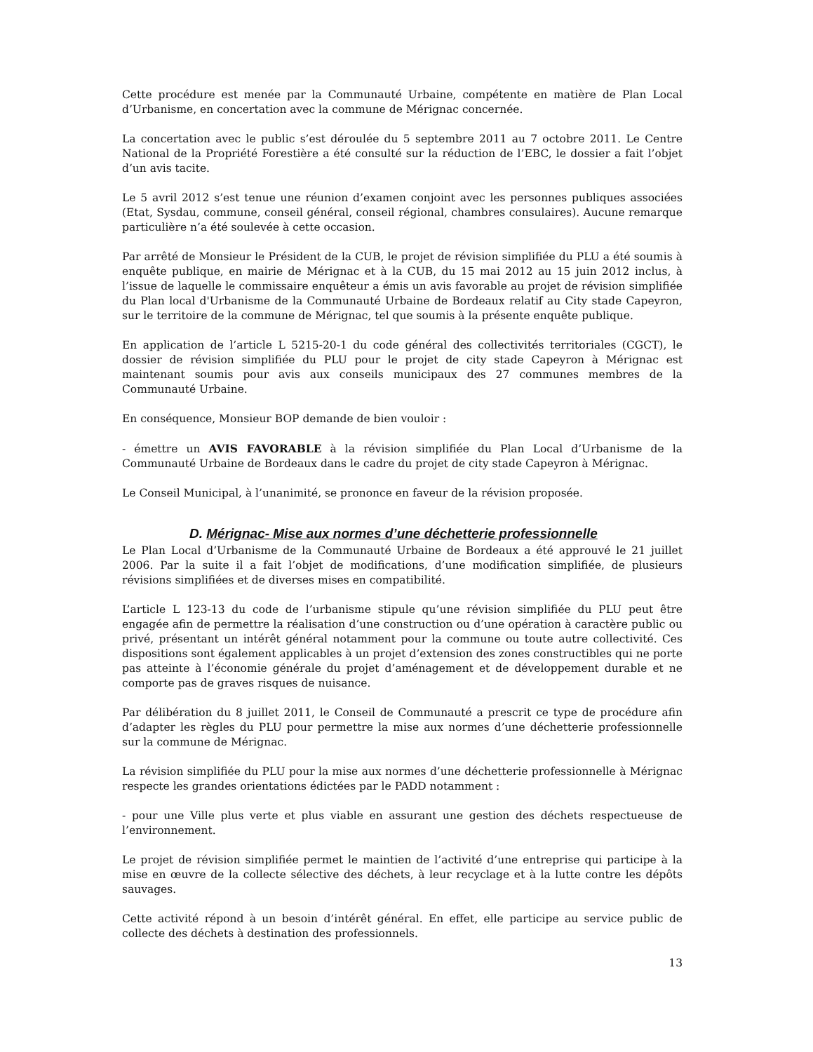Cette procédure est menée par la Communauté Urbaine, compétente en matière de Plan Local d’Urbanisme, en concertation avec la commune de Mérignac concernée.
La concertation avec le public s’est déroulée du 5 septembre 2011 au 7 octobre 2011. Le Centre National de la Propriété Forestière a été consulté sur la réduction de l’EBC, le dossier a fait l’objet d’un avis tacite.
Le 5 avril 2012 s’est tenue une réunion d’examen conjoint avec les personnes publiques associées (Etat, Sysdau, commune, conseil général, conseil régional, chambres consulaires). Aucune remarque particulière n’a été soulevée à cette occasion.
Par arrêté de Monsieur le Président de la CUB, le projet de révision simplifiée du PLU a été soumis à enquête publique, en mairie de Mérignac et à la CUB, du 15 mai 2012 au 15 juin 2012 inclus, à l’issue de laquelle le commissaire enquêteur a émis un avis favorable au projet de révision simplifiée du Plan local d'Urbanisme de la Communauté Urbaine de Bordeaux relatif au City stade Capeyron, sur le territoire de la commune de Mérignac, tel que soumis à la présente enquête publique.
En application de l’article L 5215-20-1 du code général des collectivités territoriales (CGCT), le dossier de révision simplifiée du PLU pour le projet de city stade Capeyron à Mérignac est maintenant soumis pour avis aux conseils municipaux des 27 communes membres de la Communauté Urbaine.
En conséquence, Monsieur BOP demande de bien vouloir :
- émettre un AVIS FAVORABLE à la révision simplifiée du Plan Local d’Urbanisme de la Communauté Urbaine de Bordeaux dans le cadre du projet de city stade Capeyron à Mérignac.
Le Conseil Municipal, à l’unanimité, se prononce en faveur de la révision proposée.
D. Mérignac- Mise aux normes d’une déchetterie professionnelle
Le Plan Local d’Urbanisme de la Communauté Urbaine de Bordeaux a été approuvé le 21 juillet 2006. Par la suite il a fait l’objet de modifications, d’une modification simplifiée, de plusieurs révisions simplifiées et de diverses mises en compatibilité.
L’article L 123-13 du code de l’urbanisme stipule qu’une révision simplifiée du PLU peut être engagée afin de permettre la réalisation d’une construction ou d’une opération à caractère public ou privé, présentant un intérêt général notamment pour la commune ou toute autre collectivité. Ces dispositions sont également applicables à un projet d’extension des zones constructibles qui ne porte pas atteinte à l’économie générale du projet d’aménagement et de développement durable et ne comporte pas de graves risques de nuisance.
Par délibération du 8 juillet 2011, le Conseil de Communauté a prescrit ce type de procédure afin d’adapter les règles du PLU pour permettre la mise aux normes d’une déchetterie professionnelle sur la commune de Mérignac.
La révision simplifiée du PLU pour la mise aux normes d’une déchetterie professionnelle à Mérignac respecte les grandes orientations édictées par le PADD notamment :
- pour une Ville plus verte et plus viable en assurant une gestion des déchets respectueuse de l’environnement.
Le projet de révision simplifiée permet le maintien de l’activité d’une entreprise qui participe à la mise en œuvre de la collecte sélective des déchets, à leur recyclage et à la lutte contre les dépôts sauvages.
Cette activité répond à un besoin d’intérêt général. En effet, elle participe au service public de collecte des déchets à destination des professionnels.
13